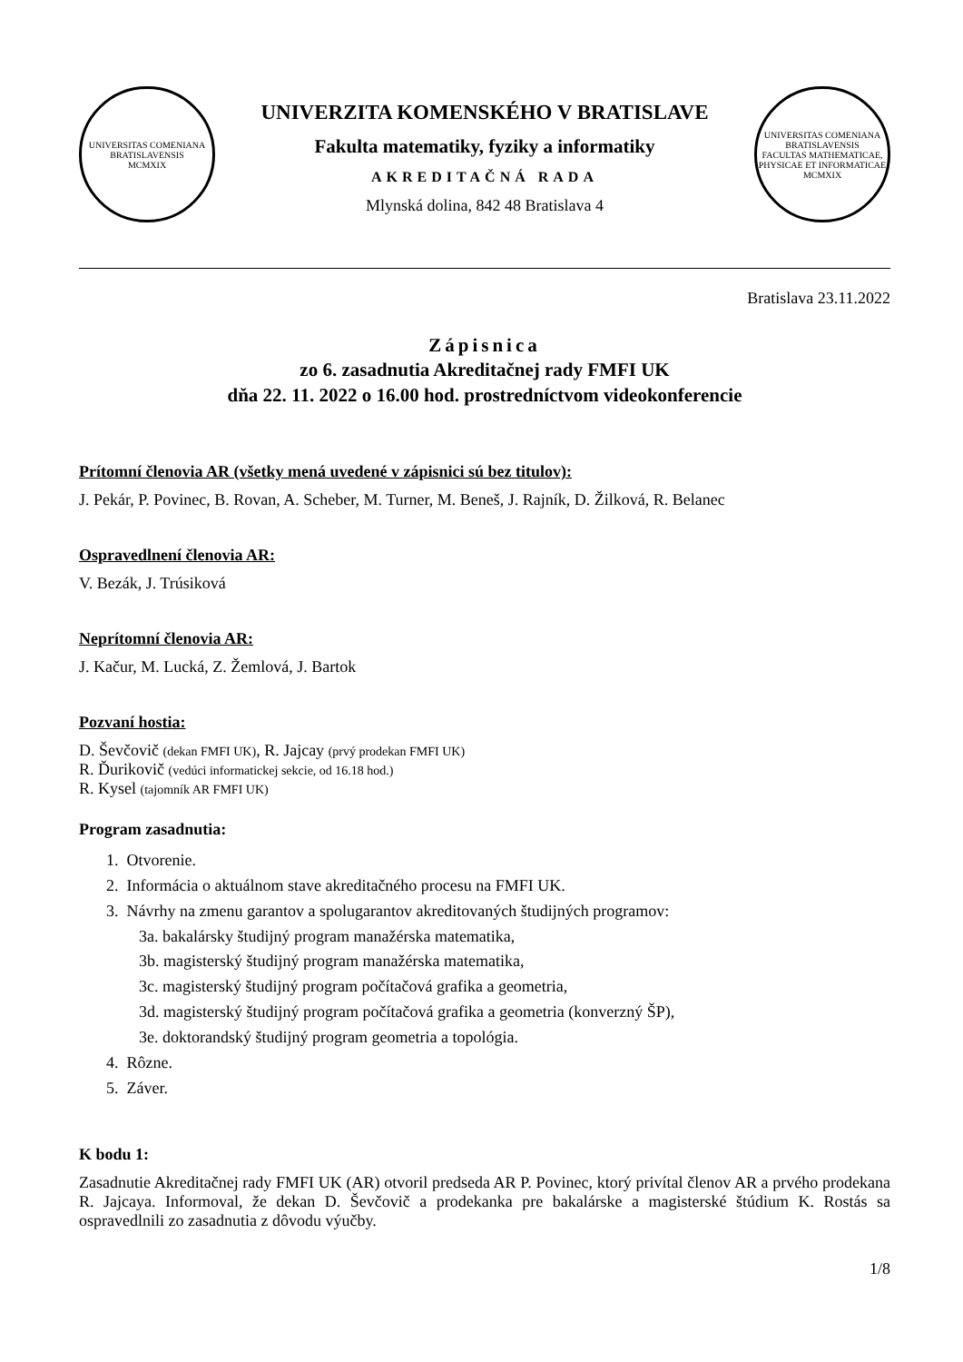UNIVERSITAS COMENIANA BRATISLAVENSIS
MCMXIX
UNIVERZITA KOMENSKÉHO V BRATISLAVE
Fakulta matematiky, fyziky a informatiky
AKREDITAČNÁ RADA
Mlynská dolina, 842 48 Bratislava 4
UNIVERSITAS COMENIANA BRATISLAVENSIS
FACULTAS MATHEMATICAE, PHYSICAE ET INFORMATICAE
MCMXIX
Bratislava 23.11.2022
Zápisnica
zo 6. zasadnutia Akreditačnej rady FMFI UK
dňa 22. 11. 2022 o 16.00 hod. prostredníctvom videokonferencie
Prítomní členovia AR (všetky mená uvedené v zápisnici sú bez titulov):
J. Pekár, P. Povinec, B. Rovan, A. Scheber, M. Turner, M. Beneš, J. Rajník, D. Žilková, R. Belanec
Ospravedlnení členovia AR:
V. Bezák, J. Trúsiková
Neprítomní členovia AR:
J. Kačur, M. Lucká, Z. Žemlová, J. Bartok
Pozvaní hostia:
D. Ševčovič (dekan FMFI UK), R. Jajcay (prvý prodekan FMFI UK)
R. Ďurikovič (vedúci informatickej sekcie, od 16.18 hod.)
R. Kysel (tajomník AR FMFI UK)
Program zasadnutia:
1. Otvorenie.
2. Informácia o aktuálnom stave akreditačného procesu na FMFI UK.
3. Návrhy na zmenu garantov a spolugarantov akreditovaných študijných programov:
3a. bakalársky študijný program manažérska matematika,
3b. magisterský študijný program manažérska matematika,
3c. magisterský študijný program počítačová grafika a geometria,
3d. magisterský študijný program počítačová grafika a geometria (konverzný ŠP),
3e. doktorandský študijný program geometria a topológia.
4. Rôzne.
5. Záver.
K bodu 1:
Zasadnutie Akreditačnej rady FMFI UK (AR) otvoril predseda AR P. Povinec, ktorý privítal členov AR a prvého prodekana R. Jajcaya. Informoval, že dekan D. Ševčovič a prodekanka pre bakalárske a magisterské štúdium K. Rostás sa ospravedlnili zo zasadnutia z dôvodu výučby.
1/8